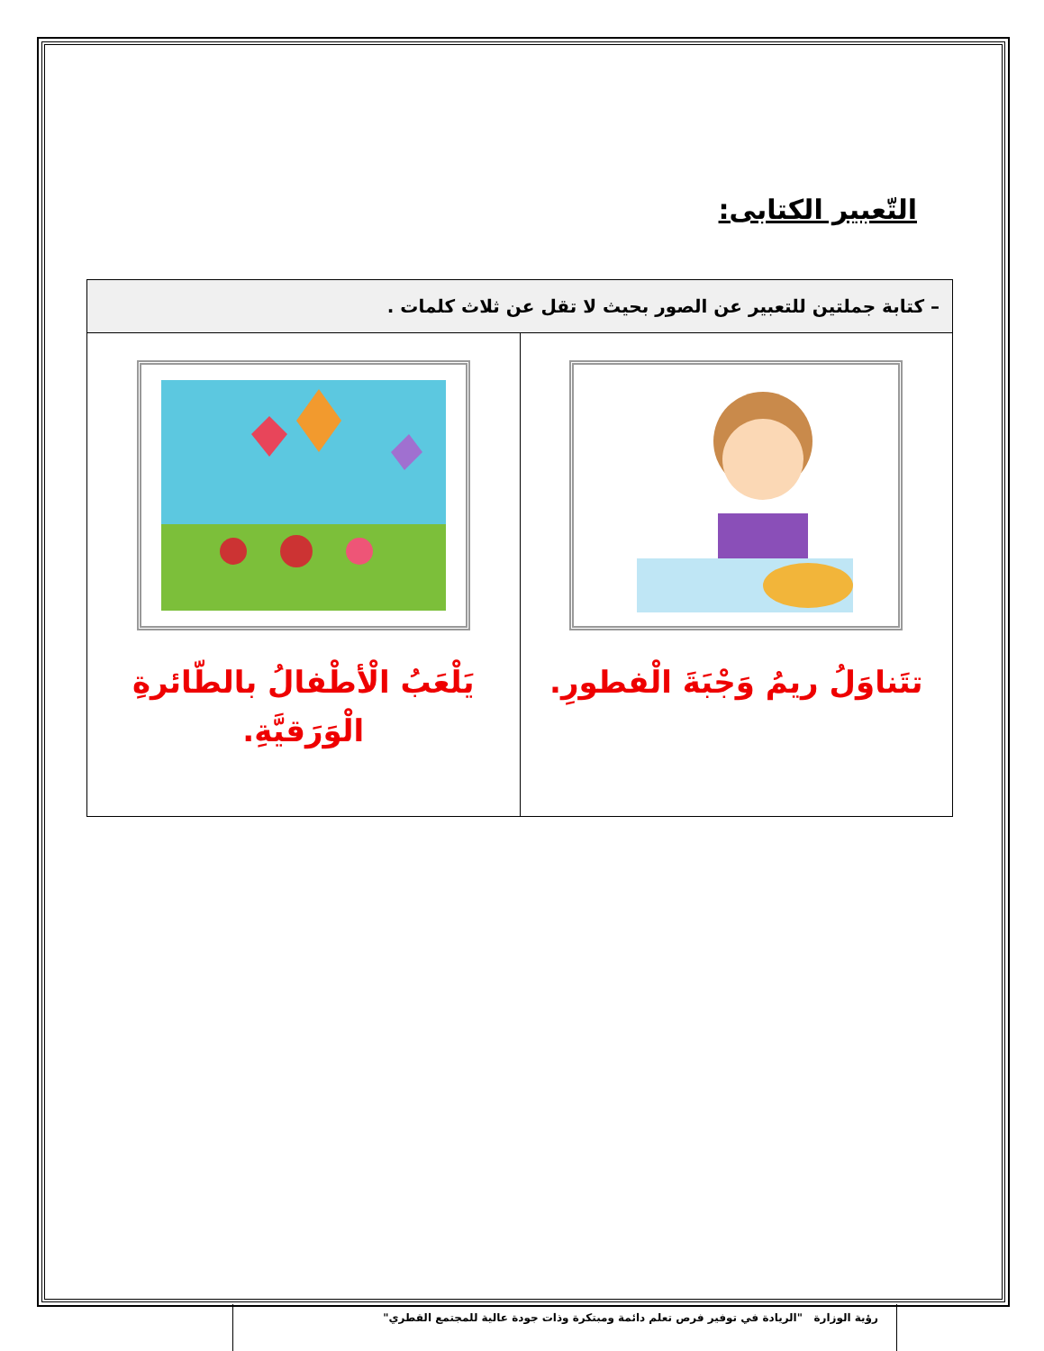التّعبير الكتابى:
| – كتابة جملتين للتعبير عن الصور بحيث لا تقل عن ثلاث كلمات . | |
| --- | --- |
| تتَناوَلُ ريمُ وَجْبَةَ الْفطورِ. | يَلْعَبُ الْأطْفالُ بالطّائرةِ الْوَرَقيَّةِ. |
رؤية الوزارة "الريادة في توفير فرص تعلم دائمة ومبتكرة وذات جودة عالية للمجتمع القطري"